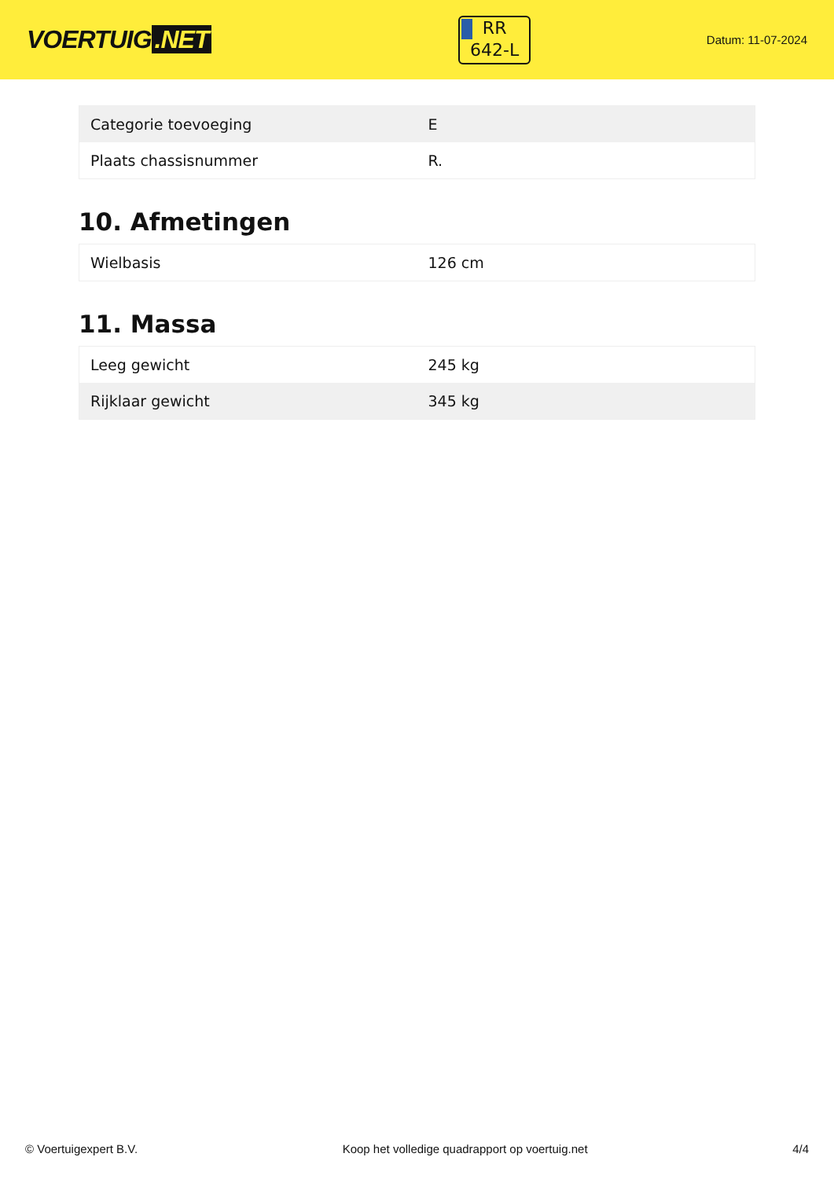VOERTUIG.NET
RR
642-L
Datum: 11-07-2024
| Categorie toevoeging | E |
| Plaats chassisnummer | R. |
10. Afmetingen
| Wielbasis | 126 cm |
11. Massa
| Leeg gewicht | 245 kg |
| Rijklaar gewicht | 345 kg |
© Voertuigexpert B.V. Koop het volledige quadrapport op voertuig.net 4/4